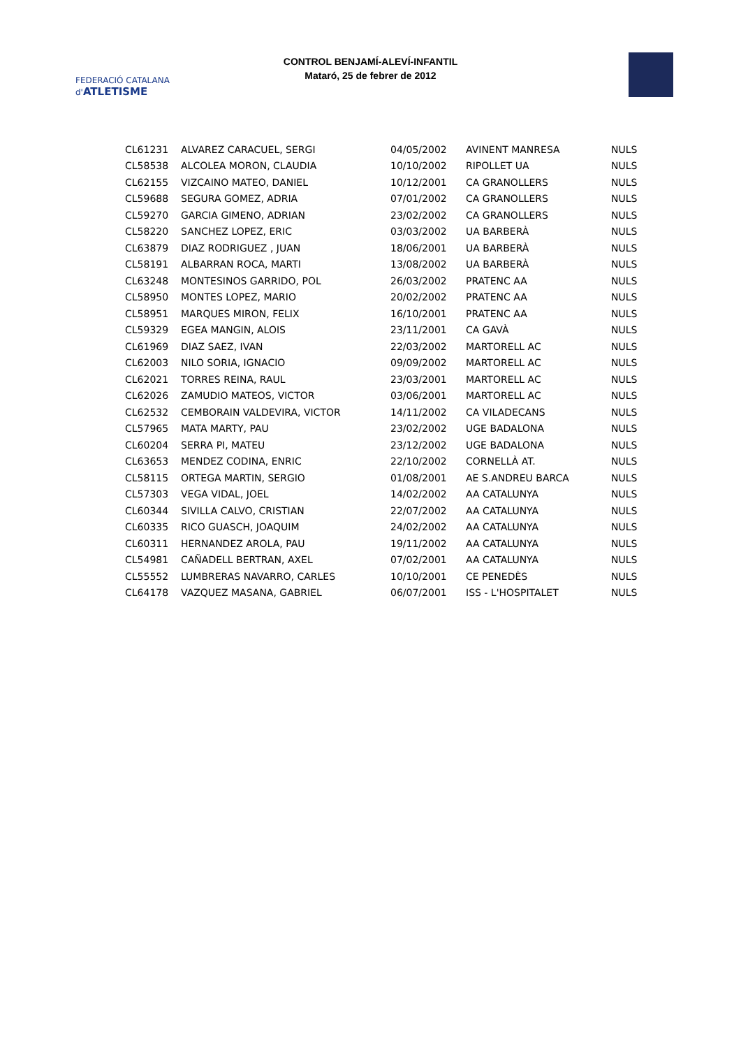FEDERACIÓ CATALANA d'ATLETISME
CONTROL BENJAMÍ-ALEVÍ-INFANTIL
Mataró, 25 de febrer de 2012
| CL61231 | ALVAREZ CARACUEL, SERGI | 04/05/2002 | AVINENT MANRESA | NULS |
| CL58538 | ALCOLEA MORON, CLAUDIA | 10/10/2002 | RIPOLLET UA | NULS |
| CL62155 | VIZCAINO MATEO, DANIEL | 10/12/2001 | CA GRANOLLERS | NULS |
| CL59688 | SEGURA GOMEZ, ADRIA | 07/01/2002 | CA GRANOLLERS | NULS |
| CL59270 | GARCIA GIMENO, ADRIAN | 23/02/2002 | CA GRANOLLERS | NULS |
| CL58220 | SANCHEZ LOPEZ, ERIC | 03/03/2002 | UA BARBERÀ | NULS |
| CL63879 | DIAZ RODRIGUEZ , JUAN | 18/06/2001 | UA BARBERÀ | NULS |
| CL58191 | ALBARRAN ROCA, MARTI | 13/08/2002 | UA BARBERÀ | NULS |
| CL63248 | MONTESINOS GARRIDO, POL | 26/03/2002 | PRATENC AA | NULS |
| CL58950 | MONTES LOPEZ, MARIO | 20/02/2002 | PRATENC AA | NULS |
| CL58951 | MARQUES MIRON, FELIX | 16/10/2001 | PRATENC AA | NULS |
| CL59329 | EGEA MANGIN, ALOIS | 23/11/2001 | CA GAVÀ | NULS |
| CL61969 | DIAZ SAEZ, IVAN | 22/03/2002 | MARTORELL AC | NULS |
| CL62003 | NILO SORIA, IGNACIO | 09/09/2002 | MARTORELL AC | NULS |
| CL62021 | TORRES REINA, RAUL | 23/03/2001 | MARTORELL AC | NULS |
| CL62026 | ZAMUDIO MATEOS, VICTOR | 03/06/2001 | MARTORELL AC | NULS |
| CL62532 | CEMBORAIN VALDEVIRA, VICTOR | 14/11/2002 | CA VILADECANS | NULS |
| CL57965 | MATA MARTY, PAU | 23/02/2002 | UGE BADALONA | NULS |
| CL60204 | SERRA PI, MATEU | 23/12/2002 | UGE BADALONA | NULS |
| CL63653 | MENDEZ CODINA, ENRIC | 22/10/2002 | CORNELLÀ AT. | NULS |
| CL58115 | ORTEGA MARTIN, SERGIO | 01/08/2001 | AE S.ANDREU BARCA | NULS |
| CL57303 | VEGA VIDAL, JOEL | 14/02/2002 | AA CATALUNYA | NULS |
| CL60344 | SIVILLA CALVO, CRISTIAN | 22/07/2002 | AA CATALUNYA | NULS |
| CL60335 | RICO GUASCH, JOAQUIM | 24/02/2002 | AA CATALUNYA | NULS |
| CL60311 | HERNANDEZ AROLA, PAU | 19/11/2002 | AA CATALUNYA | NULS |
| CL54981 | CAÑADELL BERTRAN, AXEL | 07/02/2001 | AA CATALUNYA | NULS |
| CL55552 | LUMBRERAS NAVARRO, CARLES | 10/10/2001 | CE PENEDÈS | NULS |
| CL64178 | VAZQUEZ MASANA, GABRIEL | 06/07/2001 | ISS - L'HOSPITALET | NULS |